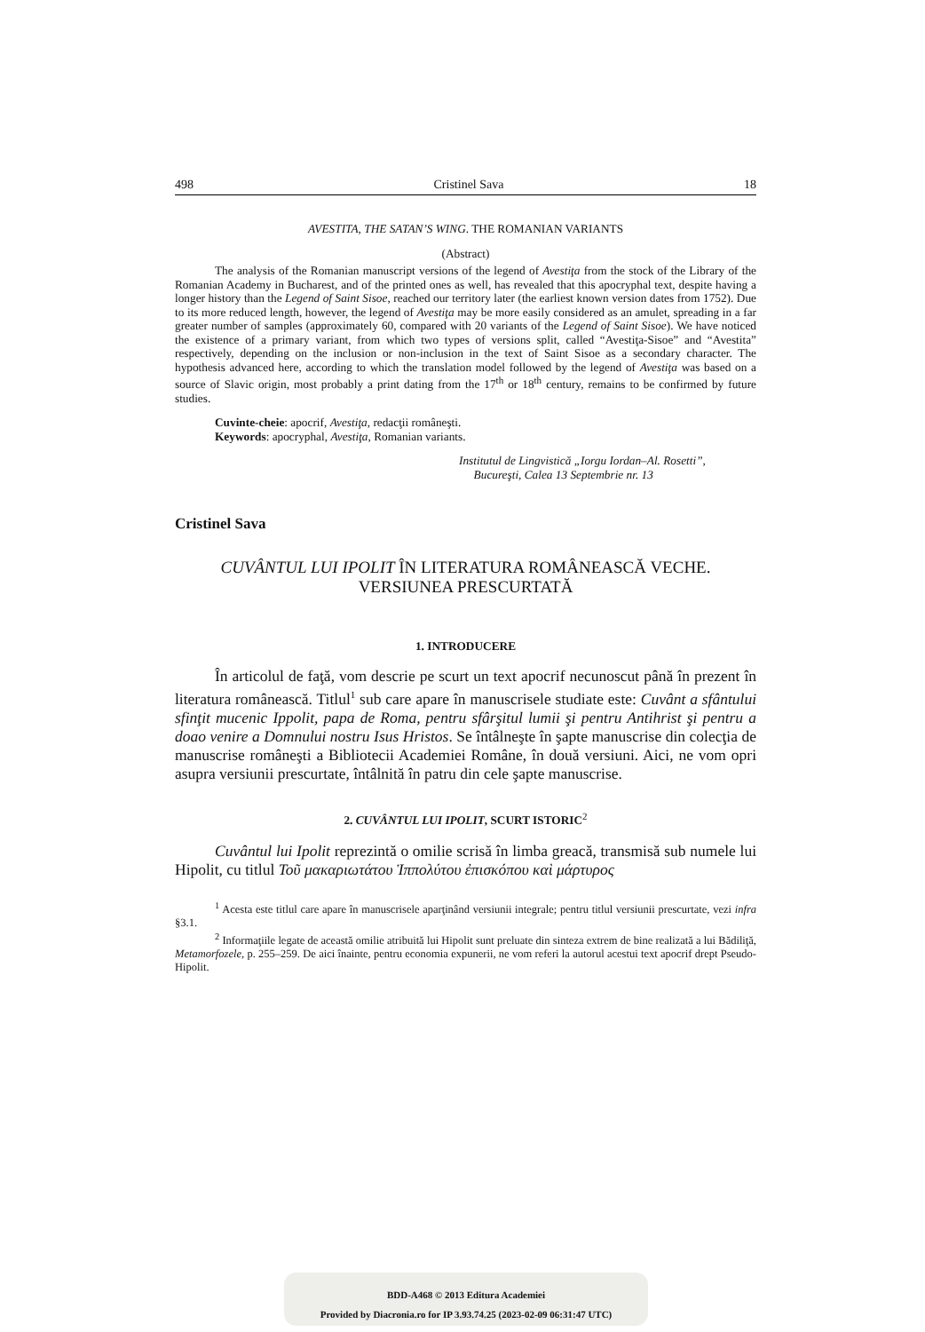498 Cristinel Sava 18
AVESTITA, THE SATAN’S WING. THE ROMANIAN VARIANTS
(Abstract)
The analysis of the Romanian manuscript versions of the legend of Avestiţa from the stock of the Library of the Romanian Academy in Bucharest, and of the printed ones as well, has revealed that this apocryphal text, despite having a longer history than the Legend of Saint Sisoe, reached our territory later (the earliest known version dates from 1752). Due to its more reduced length, however, the legend of Avestiţa may be more easily considered as an amulet, spreading in a far greater number of samples (approximately 60, compared with 20 variants of the Legend of Saint Sisoe). We have noticed the existence of a primary variant, from which two types of versions split, called “Avestiţa-Sisoe” and “Avestita” respectively, depending on the inclusion or non-inclusion in the text of Saint Sisoe as a secondary character. The hypothesis advanced here, according to which the translation model followed by the legend of Avestiţa was based on a source of Slavic origin, most probably a print dating from the 17<sup>th</sup> or 18<sup>th</sup> century, remains to be confirmed by future studies.
Cuvinte-cheie: apocrif, Avestiţa, redacţii româneşti.
Keywords: apocryphal, Avestiţa, Romanian variants.
Institutul de Lingvistică „Iorgu Iordan–Al. Rosetti”,
Bucureşti, Calea 13 Septembrie nr. 13
Cristinel Sava
CUVÂNTUL LUI IPOLIT ÎN LITERATURA ROMÂNEASCĂ VECHE.
VERSIUNEA PRESCURTATĂ
1. INTRODUCERE
În articolul de faţă, vom descrie pe scurt un text apocrif necunoscut până în prezent în literatura românească. Titlul<sup>1</sup> sub care apare în manuscrisele studiate este: Cuvânt a sfântului sfinţit mucenic Ippolit, papa de Roma, pentru sfârşitul lumii şi pentru Antihrist şi pentru a doao venire a Domnului nostru Isus Hristos. Se întâlneşte în şapte manuscrise din colecţia de manuscrise româneşti a Bibliotecii Academiei Române, în două versiuni. Aici, ne vom opri asupra versiunii prescurtate, întâlnită în patru din cele şapte manuscrise.
2. CUVÂNTUL LUI IPOLIT, SCURT ISTORIC<sup>2</sup>
Cuvântul lui Ipolit reprezintă o omilie scrisă în limba greacă, transmisă sub numele lui Hipolit, cu titlul Τοῦ μακαριωτάτου Ἱππολύτου ἐπισκόπου καὶ μάρτυρος
<sup>1</sup> Acesta este titlul care apare în manuscrisele aparţinând versiunii integrale; pentru titlul versiunii prescurtate, vezi infra §3.1.
<sup>2</sup> Informaţiile legate de această omilie atribuită lui Hipolit sunt preluate din sinteza extrem de bine realizată a lui Bădiliţă, Metamorfozele, p. 255–259. De aici înainte, pentru economia expunerii, ne vom referi la autorul acestui text apocrif drept Pseudo-Hipolit.
BDD-A468 © 2013 Editura Academiei
Provided by Diacronia.ro for IP 3.93.74.25 (2023-02-09 06:31:47 UTC)